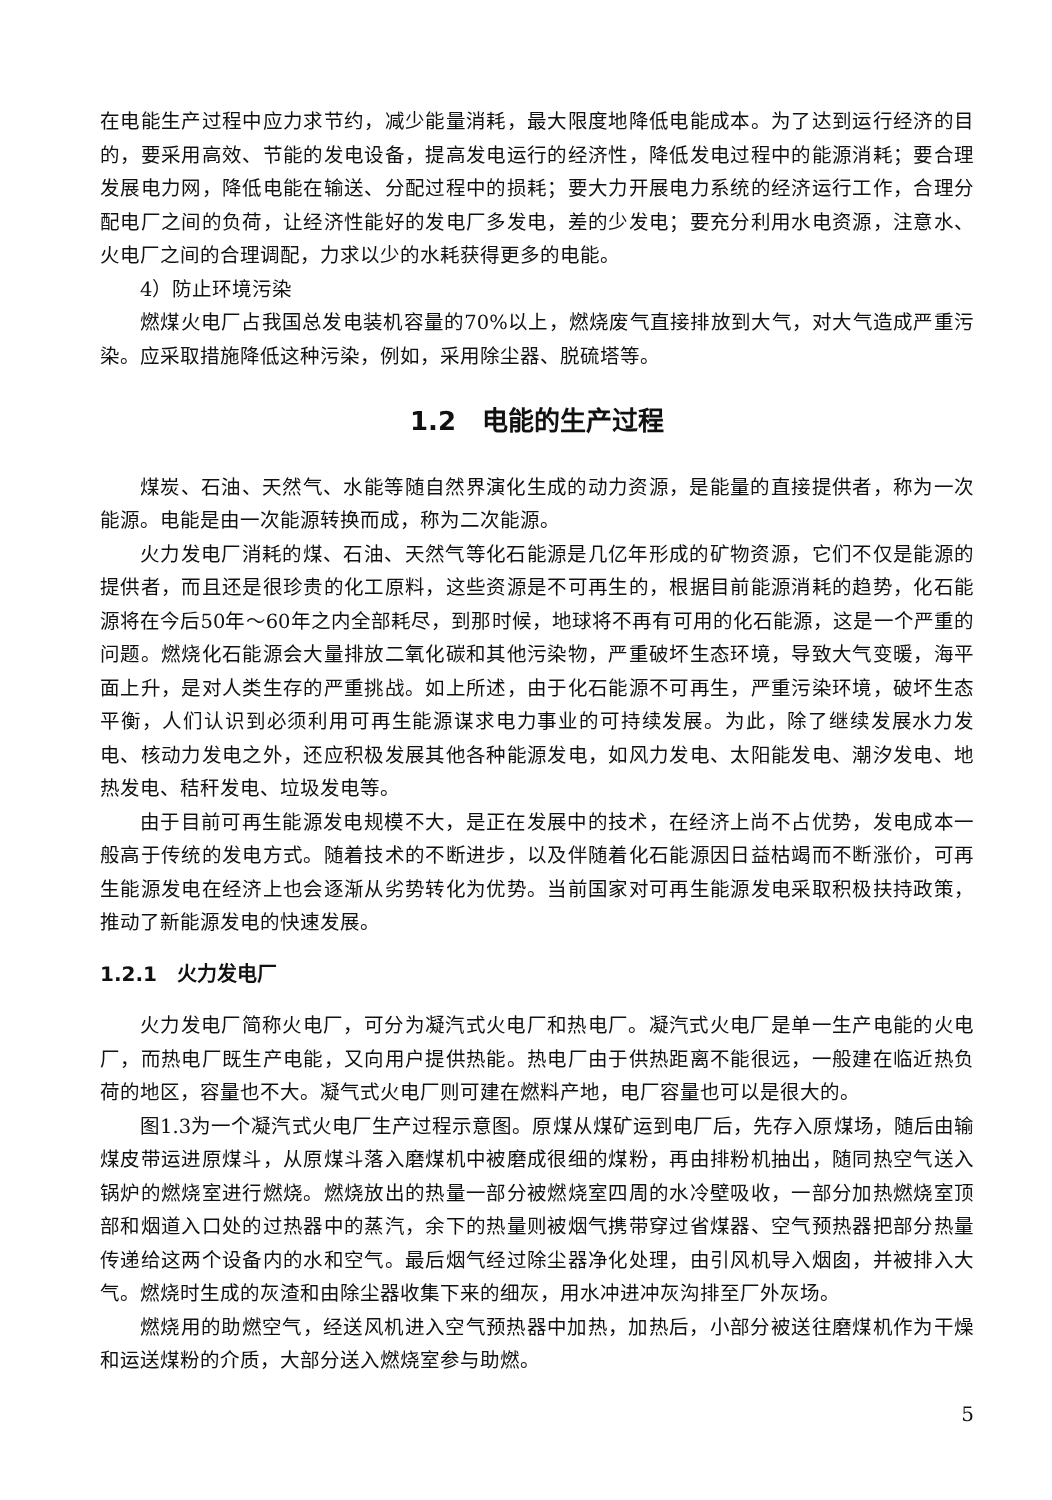在电能生产过程中应力求节约，减少能量消耗，最大限度地降低电能成本。为了达到运行经济的目的，要采用高效、节能的发电设备，提高发电运行的经济性，降低发电过程中的能源消耗；要合理发展电力网，降低电能在输送、分配过程中的损耗；要大力开展电力系统的经济运行工作，合理分配电厂之间的负荷，让经济性能好的发电厂多发电，差的少发电；要充分利用水电资源，注意水、火电厂之间的合理调配，力求以少的水耗获得更多的电能。
4）防止环境污染
燃煤火电厂占我国总发电装机容量的70%以上，燃烧废气直接排放到大气，对大气造成严重污染。应采取措施降低这种污染，例如，采用除尘器、脱硫塔等。
1.2　电能的生产过程
煤炭、石油、天然气、水能等随自然界演化生成的动力资源，是能量的直接提供者，称为一次能源。电能是由一次能源转换而成，称为二次能源。
火力发电厂消耗的煤、石油、天然气等化石能源是几亿年形成的矿物资源，它们不仅是能源的提供者，而且还是很珍贵的化工原料，这些资源是不可再生的，根据目前能源消耗的趋势，化石能源将在今后50年～60年之内全部耗尽，到那时候，地球将不再有可用的化石能源，这是一个严重的问题。燃烧化石能源会大量排放二氧化碳和其他污染物，严重破坏生态环境，导致大气变暖，海平面上升，是对人类生存的严重挑战。如上所述，由于化石能源不可再生，严重污染环境，破坏生态平衡，人们认识到必须利用可再生能源谋求电力事业的可持续发展。为此，除了继续发展水力发电、核动力发电之外，还应积极发展其他各种能源发电，如风力发电、太阳能发电、潮汐发电、地热发电、秸秆发电、垃圾发电等。
由于目前可再生能源发电规模不大，是正在发展中的技术，在经济上尚不占优势，发电成本一般高于传统的发电方式。随着技术的不断进步，以及伴随着化石能源因日益枯竭而不断涨价，可再生能源发电在经济上也会逐渐从劣势转化为优势。当前国家对可再生能源发电采取积极扶持政策，推动了新能源发电的快速发展。
1.2.1　火力发电厂
火力发电厂简称火电厂，可分为凝汽式火电厂和热电厂。凝汽式火电厂是单一生产电能的火电厂，而热电厂既生产电能，又向用户提供热能。热电厂由于供热距离不能很远，一般建在临近热负荷的地区，容量也不大。凝气式火电厂则可建在燃料产地，电厂容量也可以是很大的。
图1.3为一个凝汽式火电厂生产过程示意图。原煤从煤矿运到电厂后，先存入原煤场，随后由输煤皮带运进原煤斗，从原煤斗落入磨煤机中被磨成很细的煤粉，再由排粉机抽出，随同热空气送入锅炉的燃烧室进行燃烧。燃烧放出的热量一部分被燃烧室四周的水冷壁吸收，一部分加热燃烧室顶部和烟道入口处的过热器中的蒸汽，余下的热量则被烟气携带穿过省煤器、空气预热器把部分热量传递给这两个设备内的水和空气。最后烟气经过除尘器净化处理，由引风机导入烟囱，并被排入大气。燃烧时生成的灰渣和由除尘器收集下来的细灰，用水冲进冲灰沟排至厂外灰场。
燃烧用的助燃空气，经送风机进入空气预热器中加热，加热后，小部分被送往磨煤机作为干燥和运送煤粉的介质，大部分送入燃烧室参与助燃。
5